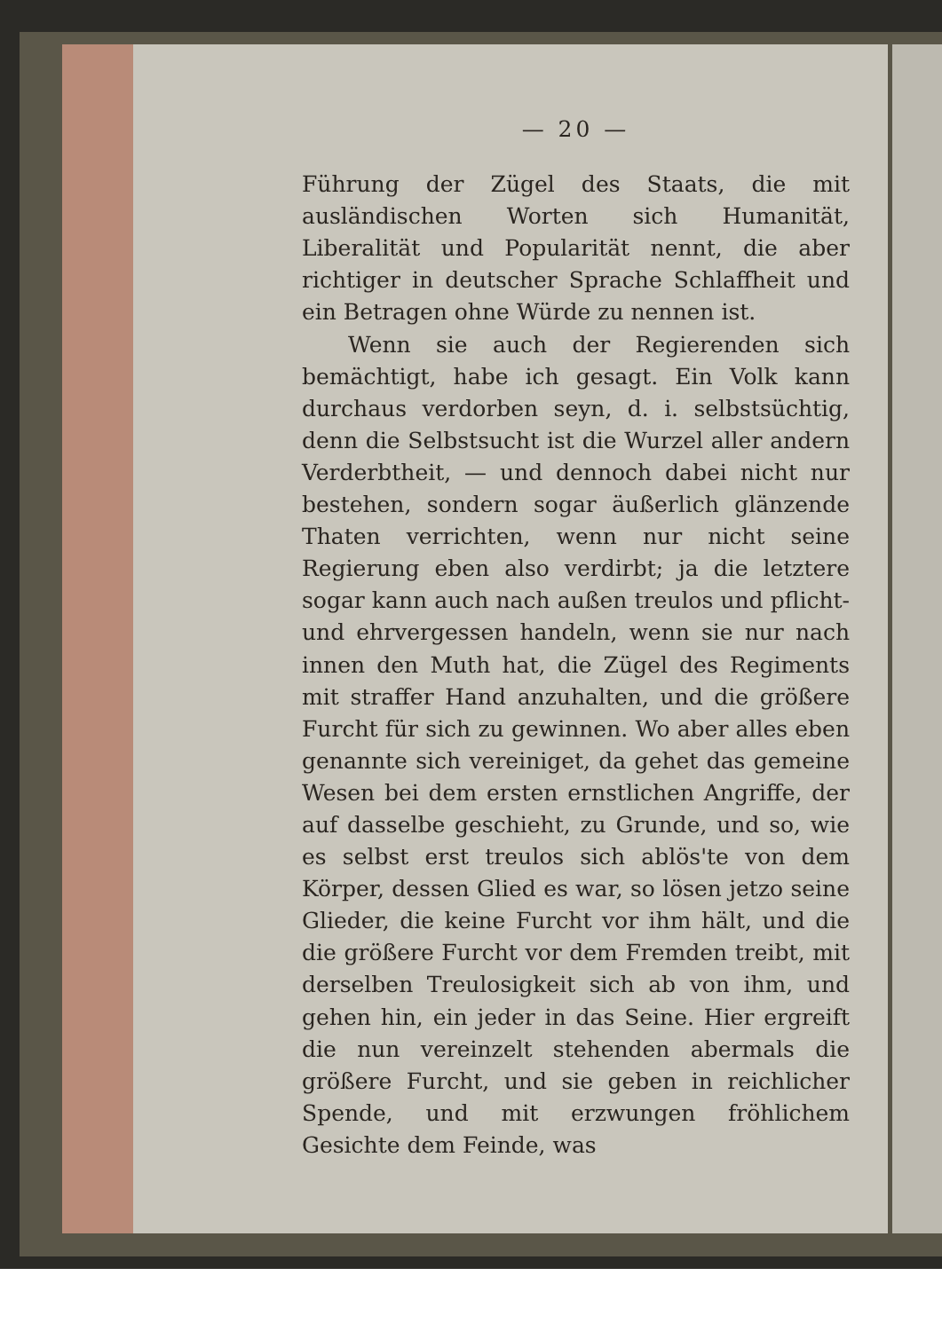— 20 —
Führung der Zügel des Staats, die mit ausländischen Worten sich Humanität, Liberalität und Popularität nennt, die aber richtiger in deutscher Sprache Schlaffheit und ein Betragen ohne Würde zu nennen ist.
Wenn sie auch der Regierenden sich bemächtigt, habe ich gesagt. Ein Volk kann durchaus verdorben seyn, d. i. selbstsüchtig, denn die Selbstsucht ist die Wurzel aller andern Verderbtheit, — und dennoch dabei nicht nur bestehen, sondern sogar äußerlich glänzende Thaten verrichten, wenn nur nicht seine Regierung eben also verdirbt; ja die letztere sogar kann auch nach außen treulos und pflicht- und ehrvergessen handeln, wenn sie nur nach innen den Muth hat, die Zügel des Regiments mit straffer Hand anzuhalten, und die größere Furcht für sich zu gewinnen. Wo aber alles eben genannte sich vereiniget, da gehet das gemeine Wesen bei dem ersten ernstlichen Angriffe, der auf dasselbe geschieht, zu Grunde, und so, wie es selbst erst treulos sich ablös'te von dem Körper, dessen Glied es war, so lösen jetzo seine Glieder, die keine Furcht vor ihm hält, und die die größere Furcht vor dem Fremden treibt, mit derselben Treulosigkeit sich ab von ihm, und gehen hin, ein jeder in das Seine. Hier ergreift die nun vereinzelt stehenden abermals die größere Furcht, und sie geben in reichlicher Spende, und mit erzwungen fröhlichem Gesichte dem Feinde, was